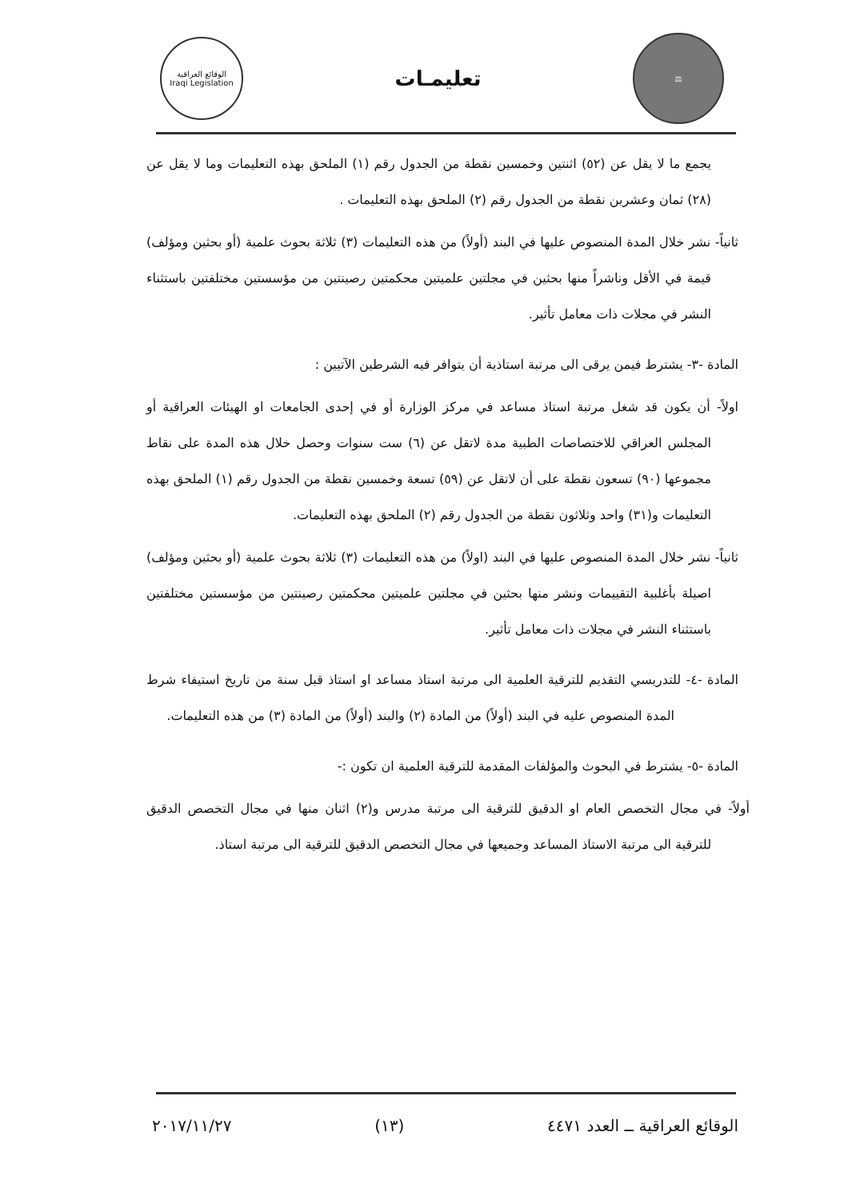⚖
تعليمـات
الوقائع العراقية
Iraqi Legislation
يجمع ما لا يقل عن (٥٢) اثنتين وخمسين نقطة من الجدول رقم (١) الملحق بهذه التعليمات وما لا يقل عن (٢٨) ثمان وعشرين نقطة من الجدول رقم (٢) الملحق بهذه التعليمات .
ثانياً- نشر خلال المدة المنصوص عليها في البند (أولاً) من هذه التعليمات (٣) ثلاثة بحوث علمية (أو بحثين ومؤلف) قيمة في الأقل وناشراً منها بحثين في مجلتين علميتين محكمتين رصينتين من مؤسستين مختلفتين باستثناء النشر في مجلات ذات معامل تأثير.
المادة -٣- يشترط فيمن يرقى الى مرتبة استاذية أن يتوافر فيه الشرطين الآتيين :
اولاً- أن يكون قد شغل مرتبة استاذ مساعد في مركز الوزارة أو في إحدى الجامعات او الهيئات العراقية أو المجلس العراقي للاختصاصات الطبية مدة لاتقل عن (٦) ست سنوات وحصل خلال هذه المدة على نقاط مجموعها (٩٠) تسعون نقطة على أن لاتقل عن (٥٩) تسعة وخمسين نقطة من الجدول رقم (١) الملحق بهذه التعليمات و(٣١) واحد وثلاثون نقطة من الجدول رقم (٢) الملحق بهذه التعليمات.
ثانياً- نشر خلال المدة المنصوص عليها في البند (اولاً) من هذه التعليمات (٣) ثلاثة بحوث علمية (أو بحثين ومؤلف) اصيلة بأغلبية التقييمات ونشر منها بحثين في مجلتين علميتين محكمتين رصينتين من مؤسستين مختلفتين باستثناء النشر في مجلات ذات معامل تأثير.
المادة -٤- للتدريسي التقديم للترقية العلمية الى مرتبة استاذ مساعد او استاذ قبل سنة من تاريخ استيفاء شرط المدة المنصوص عليه في البند (أولاً) من المادة (٢) والبند (أولاً) من المادة (٣) من هذه التعليمات.
المادة -٥- يشترط في البحوث والمؤلفات المقدمة للترقية العلمية ان تكون :-
أولاً- في مجال التخصص العام او الدقيق للترقية الى مرتبة مدرس و(٢) اثنان منها في مجال التخصص الدقيق للترقية الى مرتبة الاستاذ المساعد وجميعها في مجال التخصص الدقيق للترقية الى مرتبة استاذ.
الوقائع العراقية ــ العدد ٤٤٧١ (١٣) ٢٠١٧/١١/٢٧